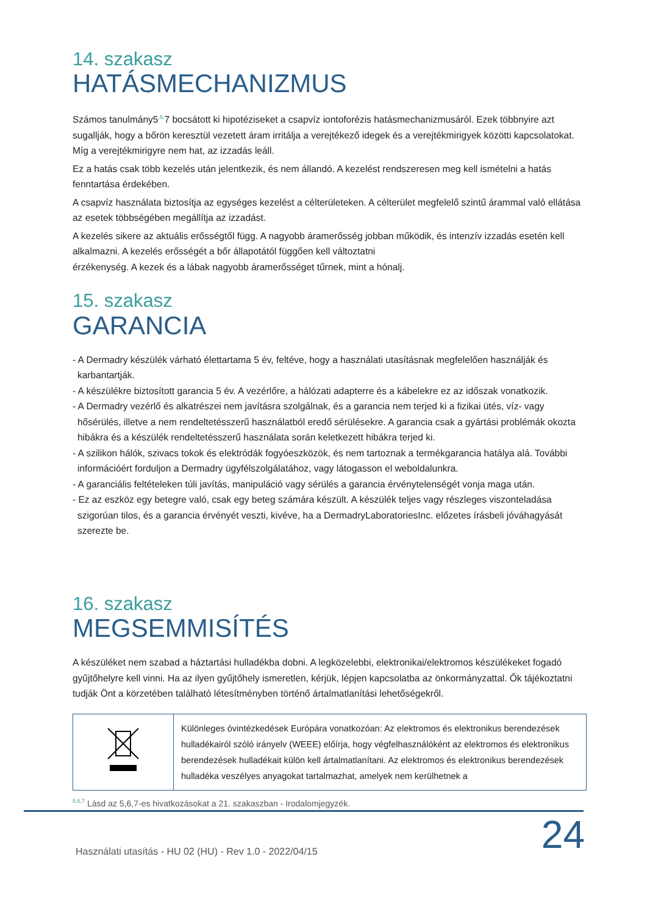14. szakasz
HATÁSMECHANIZMUS
Számos tanulmány5<sup>,6,</sup>7 bocsátott ki hipotéziseket a csapvíz iontoforézis hatásmechanizmusáról. Ezek többnyire azt sugallják, hogy a bőrön keresztül vezetett áram irritálja a verejtékező idegek és a verejtékmirigyek közötti kapcsolatokat. Míg a verejtékmirigyre nem hat, az izzadás leáll.
Ez a hatás csak több kezelés után jelentkezik, és nem állandó. A kezelést rendszeresen meg kell ismételni a hatás fenntartása érdekében.
A csapvíz használata biztosítja az egységes kezelést a célterületeken. A célterület megfelelő szintű árammal való ellátása az esetek többségében megállítja az izzadást.
A kezelés sikere az aktuális erősségtől függ. A nagyobb áramerősség jobban működik, és intenzív izzadás esetén kell alkalmazni. A kezelés erősségét a bőr állapotától függően kell változtatni
érzékenység. A kezek és a lábak nagyobb áramerősséget tűrnek, mint a hónalj.
15. szakasz
GARANCIA
- A Dermadry készülék várható élettartama 5 év, feltéve, hogy a használati utasításnak megfelelően használják és karbantartják.
- A készülékre biztosított garancia 5 év. A vezérlőre, a hálózati adapterre és a kábelekre ez az időszak vonatkozik.
- A Dermadry vezérlő és alkatrészei nem javításra szolgálnak, és a garancia nem terjed ki a fizikai ütés, víz- vagy hősérülés, illetve a nem rendeltetésszerű használatból eredő sérülésekre. A garancia csak a gyártási problémák okozta hibákra és a készülék rendeltetésszerű használata során keletkezett hibákra terjed ki.
- A szilikon hálók, szivacs tokok és elektródák fogyóeszközök, és nem tartoznak a termékgarancia hatálya alá. További információért forduljon a Dermadry ügyfélszolgálatához, vagy látogasson el weboldalunkra.
- A garanciális feltételeken túli javítás, manipuláció vagy sérülés a garancia érvénytelenségét vonja maga után.
- Ez az eszköz egy betegre való, csak egy beteg számára készült. A készülék teljes vagy részleges viszonteladása szigorúan tilos, és a garancia érvényét veszti, kivéve, ha a DermadryLaboratoriesInc. előzetes írásbeli jóváhagyását szerezte be.
16. szakasz
MEGSEMMISÍTÉS
A készüléket nem szabad a háztartási hulladékba dobni. A legközelebbi, elektronikai/elektromos készülékeket fogadó gyűjtőhelyre kell vinni. Ha az ilyen gyűjtőhely ismeretlen, kérjük, lépjen kapcsolatba az önkormányzattal. Ők tájékoztatni tudják Önt a körzetében található létesítményben történő ártalmatlanítási lehetőségekről.
| | Különleges óvintézkedések Európára vonatkozóan: Az elektromos és elektronikus berendezések hulladékairól szóló irányelv (WEEE) előírja, hogy végfelhasználóként az elektromos és elektronikus berendezések hulladékait külön kell ártalmatlanítani. Az elektromos és elektronikus berendezések hulladéka veszélyes anyagokat tartalmazhat, amelyek nem kerülhetnek a |
<sup>5,6,7</sup> Lásd az 5,6,7-es hivatkozásokat a 21. szakaszban - Irodalomjegyzék.
Használati utasítás - HU 02 (HU) - Rev 1.0 - 2022/04/15
24